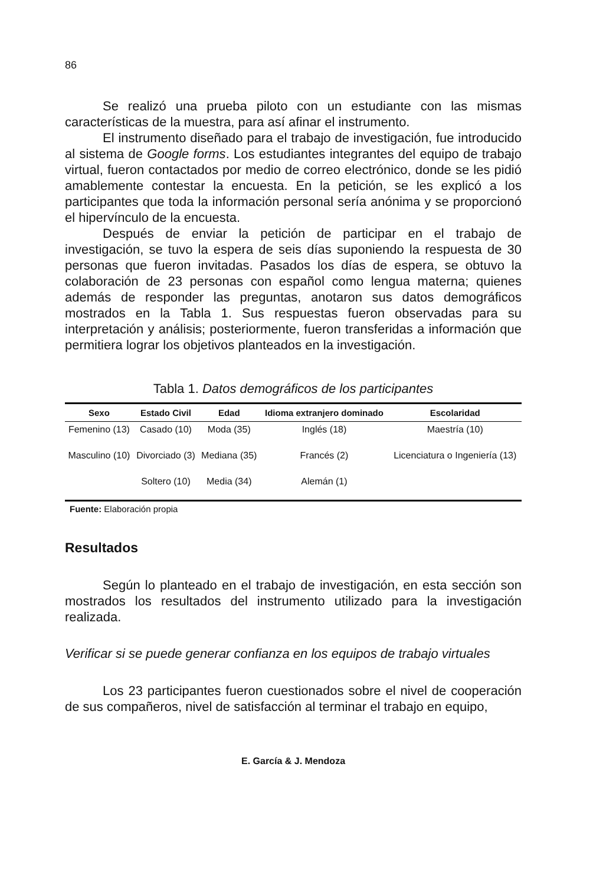86
Se realizó una prueba piloto con un estudiante con las mismas características de la muestra, para así afinar el instrumento.
El instrumento diseñado para el trabajo de investigación, fue introducido al sistema de Google forms. Los estudiantes integrantes del equipo de trabajo virtual, fueron contactados por medio de correo electrónico, donde se les pidió amablemente contestar la encuesta. En la petición, se les explicó a los participantes que toda la información personal sería anónima y se proporcionó el hipervínculo de la encuesta.
Después de enviar la petición de participar en el trabajo de investigación, se tuvo la espera de seis días suponiendo la respuesta de 30 personas que fueron invitadas. Pasados los días de espera, se obtuvo la colaboración de 23 personas con español como lengua materna; quienes además de responder las preguntas, anotaron sus datos demográficos mostrados en la Tabla 1. Sus respuestas fueron observadas para su interpretación y análisis; posteriormente, fueron transferidas a información que permitiera lograr los objetivos planteados en la investigación.
Tabla 1. Datos demográficos de los participantes
| Sexo | Estado Civil | Edad | Idioma extranjero dominado | Escolaridad |
| --- | --- | --- | --- | --- |
| Femenino (13) | Casado (10) | Moda (35) | Inglés (18) | Maestría (10) |
| Masculino (10) | Divorciado (3) | Mediana (35) | Francés (2) | Licenciatura o Ingeniería (13) |
| | Soltero (10) | Media (34) | Alemán (1) | |
Fuente: Elaboración propia
Resultados
Según lo planteado en el trabajo de investigación, en esta sección son mostrados los resultados del instrumento utilizado para la investigación realizada.
Verificar si se puede generar confianza en los equipos de trabajo virtuales
Los 23 participantes fueron cuestionados sobre el nivel de cooperación de sus compañeros, nivel de satisfacción al terminar el trabajo en equipo,
E. García & J. Mendoza